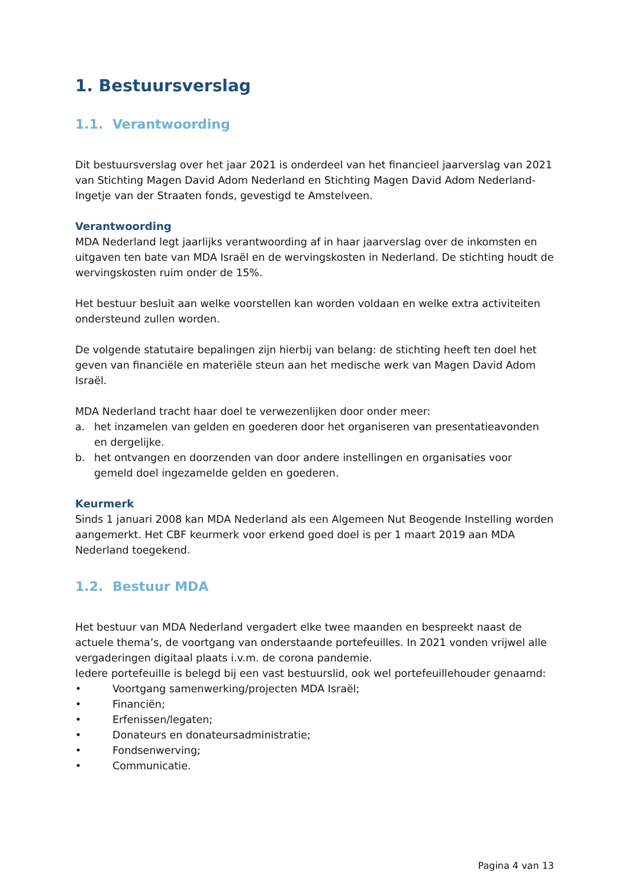1. Bestuursverslag
1.1. Verantwoording
Dit bestuursverslag over het jaar 2021 is onderdeel van het financieel jaarverslag van 2021 van Stichting Magen David Adom Nederland en Stichting Magen David Adom Nederland-Ingetje van der Straaten fonds, gevestigd te Amstelveen.
Verantwoording
MDA Nederland legt jaarlijks verantwoording af in haar jaarverslag over de inkomsten en uitgaven ten bate van MDA Israël en de wervingskosten in Nederland. De stichting houdt de wervingskosten ruim onder de 15%.
Het bestuur besluit aan welke voorstellen kan worden voldaan en welke extra activiteiten ondersteund zullen worden.
De volgende statutaire bepalingen zijn hierbij van belang: de stichting heeft ten doel het geven van financiële en materiële steun aan het medische werk van Magen David Adom Israël.
MDA Nederland tracht haar doel te verwezenlijken door onder meer:
a. het inzamelen van gelden en goederen door het organiseren van presentatieavonden en dergelijke.
b. het ontvangen en doorzenden van door andere instellingen en organisaties voor gemeld doel ingezamelde gelden en goederen.
Keurmerk
Sinds 1 januari 2008 kan MDA Nederland als een Algemeen Nut Beogende Instelling worden aangemerkt. Het CBF keurmerk voor erkend goed doel is per 1 maart 2019 aan MDA Nederland toegekend.
1.2. Bestuur MDA
Het bestuur van MDA Nederland vergadert elke twee maanden en bespreekt naast de actuele thema’s, de voortgang van onderstaande portefeuilles. In 2021 vonden vrijwel alle vergaderingen digitaal plaats i.v.m. de corona pandemie.
Iedere portefeuille is belegd bij een vast bestuurslid, ook wel portefeuillehouder genaamd:
• Voortgang samenwerking/projecten MDA Israël;
• Financiën;
• Erfenissen/legaten;
• Donateurs en donateursadministratie;
• Fondsenwerving;
• Communicatie.
Pagina 4 van 13